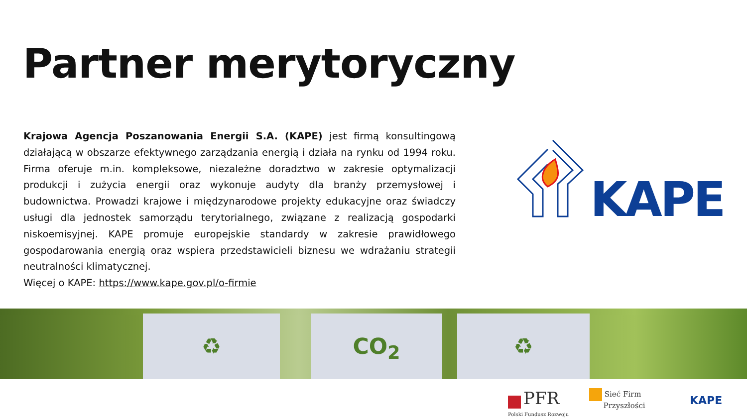Partner merytoryczny
Krajowa Agencja Poszanowania Energii S.A. (KAPE) jest firmą konsultingową działającą w obszarze efektywnego zarządzania energią i działa na rynku od 1994 roku. Firma oferuje m.in. kompleksowe, niezależne doradztwo w zakresie optymalizacji produkcji i zużycia energii oraz wykonuje audyty dla branży przemysłowej i budownictwa. Prowadzi krajowe i międzynarodowe projekty edukacyjne oraz świadczy usługi dla jednostek samorządu terytorialnego, związane z realizacją gospodarki niskoemisyjnej. KAPE promuje europejskie standardy w zakresie prawidłowego gospodarowania energią oraz wspiera przedstawicieli biznesu we wdrażaniu strategii neutralności klimatycznej.
Więcej o KAPE: https://www.kape.gov.pl/o-firmie
KAPE
♻ CO<sub>2</sub> ♻
PFR
Polski Fundusz Rozwoju
Sieć Firm
Przyszłości
KAPE